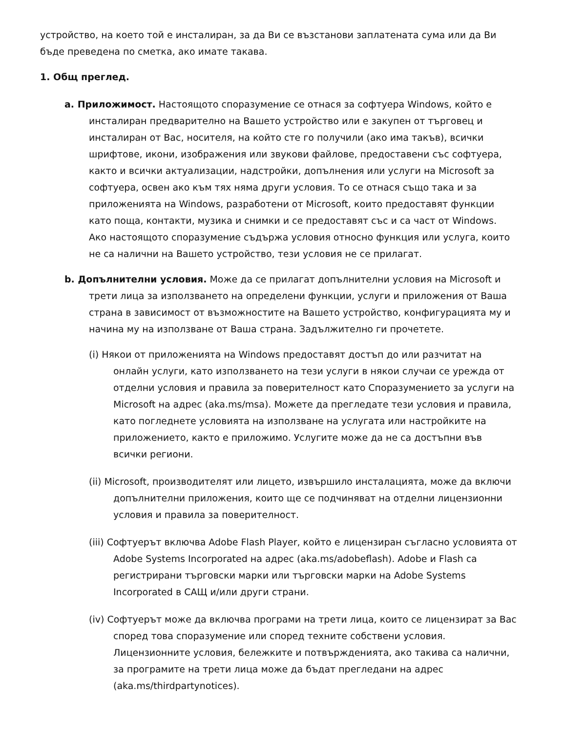устройство, на което той е инсталиран, за да Ви се възстанови заплатената сума или да Ви бъде преведена по сметка, ако имате такава.
1. Общ преглед.
a. Приложимост. Настоящото споразумение се отнася за софтуера Windows, който е инсталиран предварително на Вашето устройство или е закупен от търговец и инсталиран от Вас, носителя, на който сте го получили (ако има такъв), всички шрифтове, икони, изображения или звукови файлове, предоставени със софтуера, както и всички актуализации, надстройки, допълнения или услуги на Microsoft за софтуера, освен ако към тях няма други условия. То се отнася също така и за приложенията на Windows, разработени от Microsoft, които предоставят функции като поща, контакти, музика и снимки и се предоставят със и са част от Windows. Ако настоящото споразумение съдържа условия относно функция или услуга, които не са налични на Вашето устройство, тези условия не се прилагат.
b. Допълнителни условия. Може да се прилагат допълнителни условия на Microsoft и трети лица за използването на определени функции, услуги и приложения от Ваша страна в зависимост от възможностите на Вашето устройство, конфигурацията му и начина му на използване от Ваша страна. Задължително ги прочетете.
(i) Някои от приложенията на Windows предоставят достъп до или разчитат на онлайн услуги, като използването на тези услуги в някои случаи се урежда от отделни условия и правила за поверителност като Споразумението за услуги на Microsoft на адрес (aka.ms/msa). Можете да прегледате тези условия и правила, като погледнете условията на използване на услугата или настройките на приложението, както е приложимо. Услугите може да не са достъпни във всички региони.
(ii) Microsoft, производителят или лицето, извършило инсталацията, може да включи допълнителни приложения, които ще се подчиняват на отделни лицензионни условия и правила за поверителност.
(iii) Софтуерът включва Adobe Flash Player, който е лицензиран съгласно условията от Adobe Systems Incorporated на адрес (aka.ms/adobeflash). Adobe и Flash са регистрирани търговски марки или търговски марки на Adobe Systems Incorporated в САЩ и/или други страни.
(iv) Софтуерът може да включва програми на трети лица, които се лицензират за Вас според това споразумение или според техните собствени условия. Лицензионните условия, бележките и потвържденията, ако такива са налични, за програмите на трети лица може да бъдат прегледани на адрес (aka.ms/thirdpartynotices).